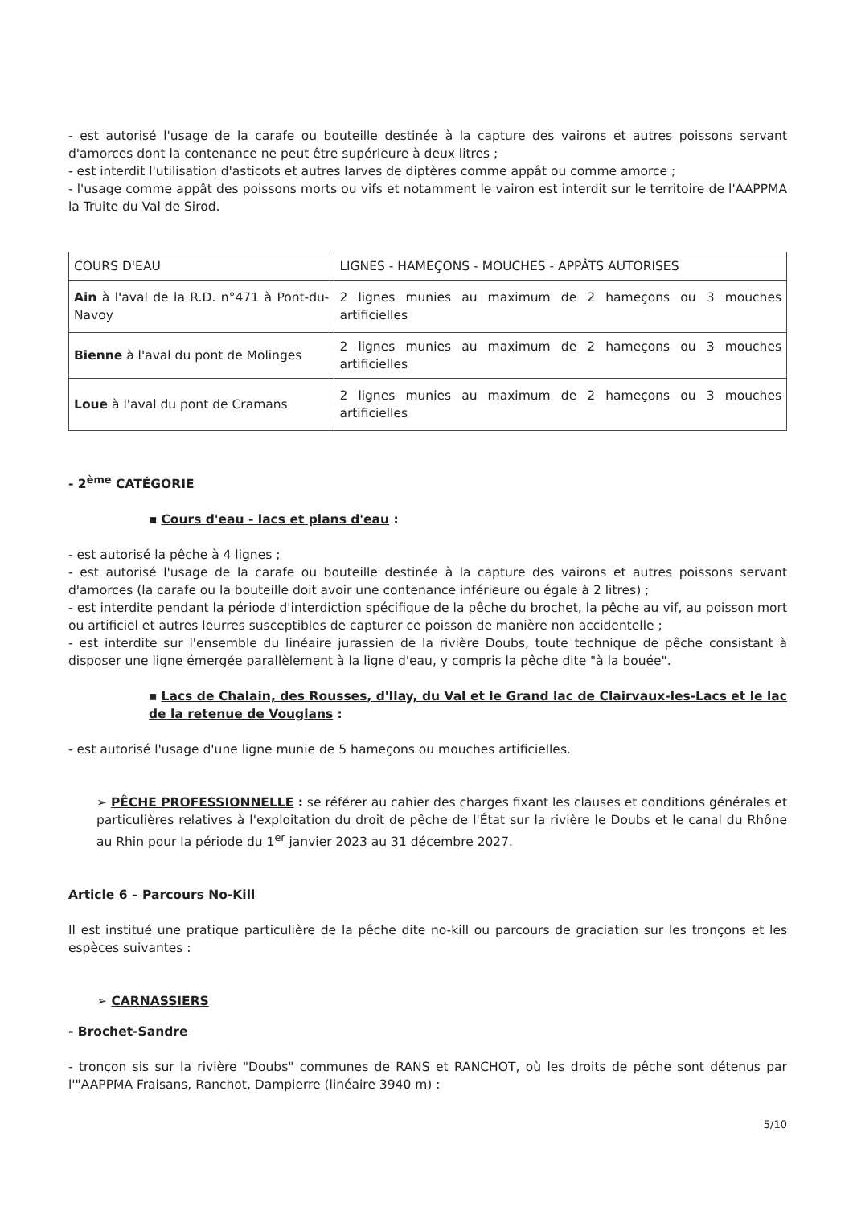- est autorisé l'usage de la carafe ou bouteille destinée à la capture des vairons et autres poissons servant d'amorces dont la contenance ne peut être supérieure à deux litres ;
- est interdit l'utilisation d'asticots et autres larves de diptères comme appât ou comme amorce ;
- l'usage comme appât des poissons morts ou vifs et notamment le vairon est interdit sur le territoire de l'AAPPMA la Truite du Val de Sirod.
| COURS D'EAU | LIGNES - HAMEÇONS - MOUCHES - APPÂTS AUTORISES |
| Ain à l'aval de la R.D. n°471 à Pont-du-Navoy | 2 lignes munies au maximum de 2 hameçons ou 3 mouches artificielles |
| Bienne à l'aval du pont de Molinges | 2 lignes munies au maximum de 2 hameçons ou 3 mouches artificielles |
| Loue à l'aval du pont de Cramans | 2 lignes munies au maximum de 2 hameçons ou 3 mouches artificielles |
- 2<sup>ème</sup> CATÉGORIE
▪ Cours d'eau - lacs et plans d'eau :
- est autorisé la pêche à 4 lignes ;
- est autorisé l'usage de la carafe ou bouteille destinée à la capture des vairons et autres poissons servant d'amorces (la carafe ou la bouteille doit avoir une contenance inférieure ou égale à 2 litres) ;
- est interdite pendant la période d'interdiction spécifique de la pêche du brochet, la pêche au vif, au poisson mort ou artificiel et autres leurres susceptibles de capturer ce poisson de manière non accidentelle ;
- est interdite sur l'ensemble du linéaire jurassien de la rivière Doubs, toute technique de pêche consistant à disposer une ligne émergée parallèlement à la ligne d'eau, y compris la pêche dite "à la bouée".
▪ Lacs de Chalain, des Rousses, d'Ilay, du Val et le Grand lac de Clairvaux-les-Lacs et le lac de la retenue de Vouglans :
- est autorisé l'usage d'une ligne munie de 5 hameçons ou mouches artificielles.
➢ PÊCHE PROFESSIONNELLE : se référer au cahier des charges fixant les clauses et conditions générales et particulières relatives à l'exploitation du droit de pêche de l'État sur la rivière le Doubs et le canal du Rhône au Rhin pour la période du 1<sup>er</sup> janvier 2023 au 31 décembre 2027.
Article 6 – Parcours No-Kill
Il est institué une pratique particulière de la pêche dite no-kill ou parcours de graciation sur les tronçons et les espèces suivantes :
➢ CARNASSIERS
- Brochet-Sandre
- tronçon sis sur la rivière "Doubs" communes de RANS et RANCHOT, où les droits de pêche sont détenus par l'"AAPPMA Fraisans, Ranchot, Dampierre (linéaire 3940 m) :
5/10